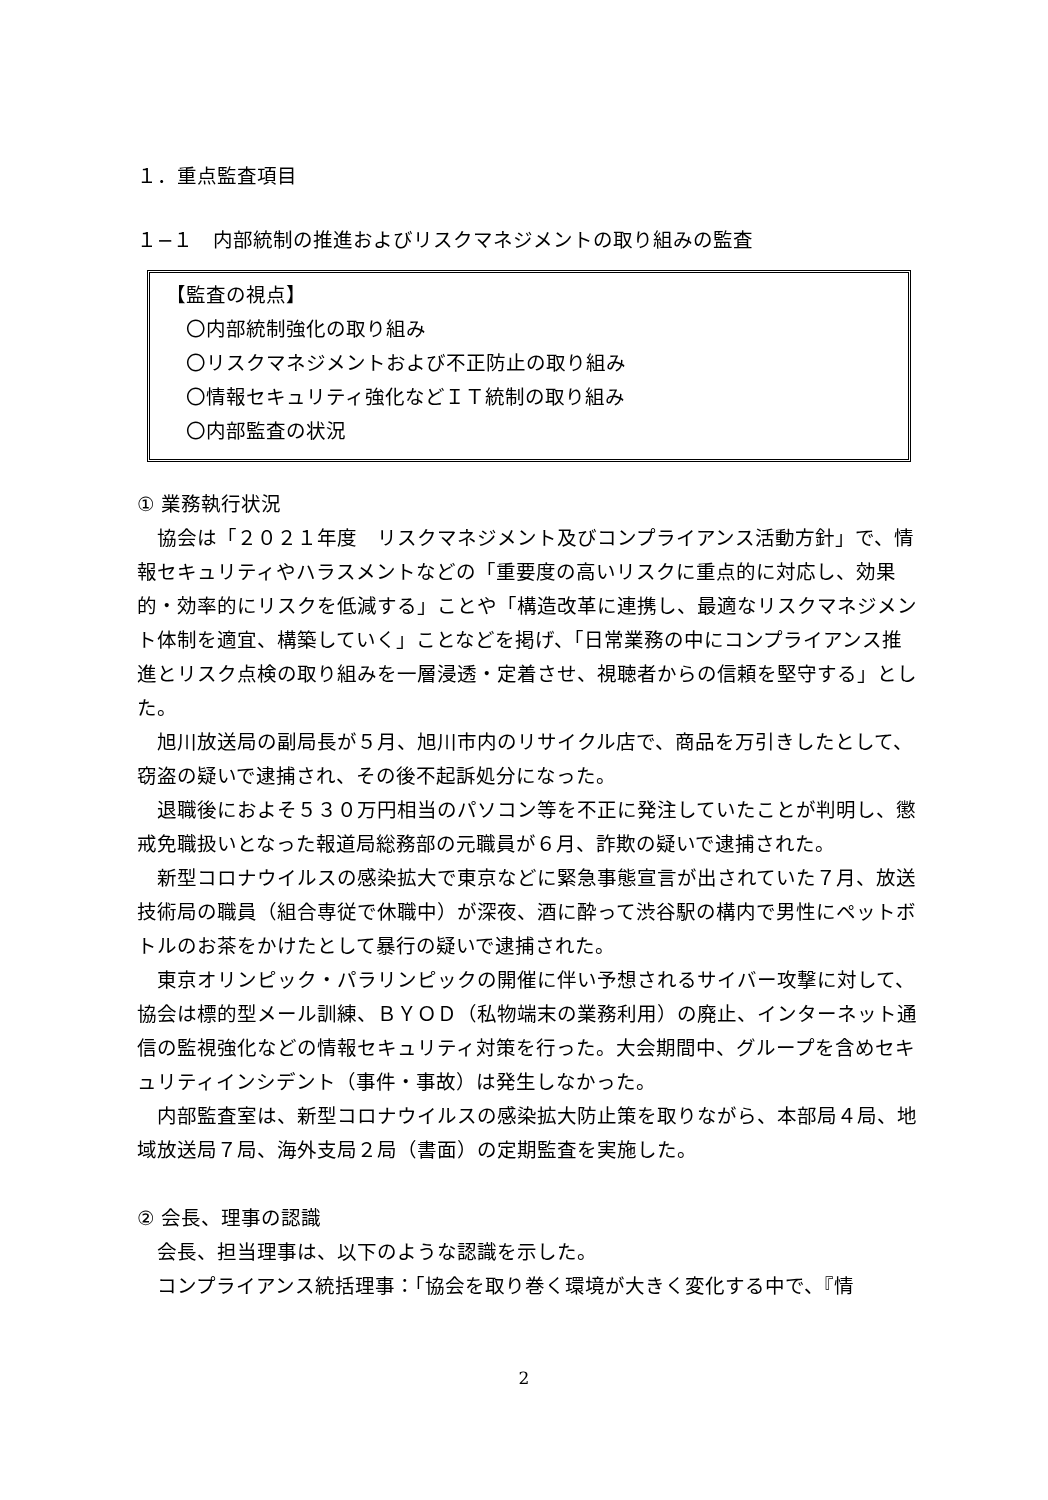１．重点監査項目
１−１　内部統制の推進およびリスクマネジメントの取り組みの監査
【監査の視点】
　〇内部統制強化の取り組み
　〇リスクマネジメントおよび不正防止の取り組み
　〇情報セキュリティ強化などＩＴ統制の取り組み
　〇内部監査の状況
① 業務執行状況
協会は「２０２１年度　リスクマネジメント及びコンプライアンス活動方針」で、情報セキュリティやハラスメントなどの「重要度の高いリスクに重点的に対応し、効果的・効率的にリスクを低減する」ことや「構造改革に連携し、最適なリスクマネジメント体制を適宜、構築していく」ことなどを掲げ、「日常業務の中にコンプライアンス推進とリスク点検の取り組みを一層浸透・定着させ、視聴者からの信頼を堅守する」とした。
旭川放送局の副局長が５月、旭川市内のリサイクル店で、商品を万引きしたとして、窃盗の疑いで逮捕され、その後不起訴処分になった。
退職後におよそ５３０万円相当のパソコン等を不正に発注していたことが判明し、懲戒免職扱いとなった報道局総務部の元職員が６月、詐欺の疑いで逮捕された。
新型コロナウイルスの感染拡大で東京などに緊急事態宣言が出されていた７月、放送技術局の職員（組合専従で休職中）が深夜、酒に酔って渋谷駅の構内で男性にペットボトルのお茶をかけたとして暴行の疑いで逮捕された。
東京オリンピック・パラリンピックの開催に伴い予想されるサイバー攻撃に対して、協会は標的型メール訓練、ＢＹＯＤ（私物端末の業務利用）の廃止、インターネット通信の監視強化などの情報セキュリティ対策を行った。大会期間中、グループを含めセキュリティインシデント（事件・事故）は発生しなかった。
内部監査室は、新型コロナウイルスの感染拡大防止策を取りながら、本部局４局、地域放送局７局、海外支局２局（書面）の定期監査を実施した。
② 会長、理事の認識
会長、担当理事は、以下のような認識を示した。
コンプライアンス統括理事：「協会を取り巻く環境が大きく変化する中で、『情
2